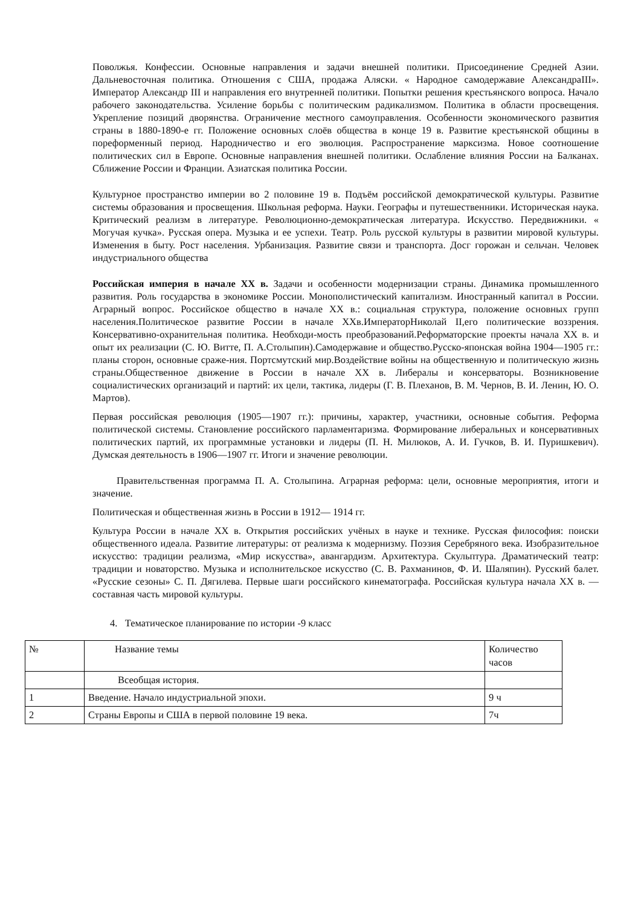Поволжья. Конфессии. Основные направления и задачи внешней политики. Присоединение Средней Азии. Дальневосточная политика. Отношения с США, продажа Аляски. « Народное самодержавие АлександраIII». Император Александр III и направления его внутренней политики. Попытки решения крестьянского вопроса. Начало рабочего законодательства. Усиление борьбы с политическим радикализмом. Политика в области просвещения. Укрепление позиций дворянства. Ограничение местного самоуправления. Особенности экономического развития страны в 1880-1890-е гг. Положение основных слоёв общества в конце 19 в. Развитие крестьянской общины в пореформенный период. Народничество и его эволюция. Распространение марксизма. Новое соотношение политических сил в Европе. Основные направления внешней политики. Ослабление влияния России на Балканах. Сближение России и Франции. Азиатская политика России.
Культурное пространство империи во 2 половине 19 в. Подъём российской демократической культуры. Развитие системы образования и просвещения. Школьная реформа. Науки. Географы и путешественники. Историческая наука. Критический реализм в литературе. Революционно-демократическая литература. Искусство. Передвижники. « Могучая кучка». Русская опера. Музыка и ее успехи. Театр. Роль русской культуры в развитии мировой культуры. Изменения в быту. Рост населения. Урбанизация. Развитие связи и транспорта. Досг горожан и сельчан. Человек индустриального общества
Российская империя в начале XX в. Задачи и особенности модернизации страны. Динамика промышленного развития. Роль государства в экономике России. Монополистический капитализм. Иностранный капитал в России. Аграрный вопрос. Российское общество в начале XX в.: социальная структура, положение основных групп населения.Политическое развитие России в начале XXв.ИмператорНиколай II,его политические воззрения. Консервативно-охранительная политика. Необходи-мость преобразований.Реформаторские проекты начала XX в. и опыт их реализации (С. Ю. Витте, П. А.Столыпин).Самодержавие и общество.Русско-японская война 1904—1905 гг.: планы сторон, основные сраже-ния. Портсмутский мир.Воздействие войны на общественную и политическую жизнь страны.Общественное движение в России в начале XX в. Либералы и консерваторы. Возникновение социалистических организаций и партий: их цели, тактика, лидеры (Г. В. Плеханов, В. М. Чернов, В. И. Ленин, Ю. О. Мартов).
Первая российская революция (1905—1907 гг.): причины, характер, участники, основные события. Реформа политической системы. Становление российского парламентаризма. Формирование либеральных и консервативных политических партий, их программные установки и лидеры (П. Н. Милюков, А. И. Гучков, В. И. Пуришкевич). Думская деятельность в 1906—1907 гг. Итоги и значение революции.
Правительственная программа П. А. Столыпина. Аграрная реформа: цели, основные мероприятия, итоги и значение.
Политическая и общественная жизнь в России в 1912— 1914 гг.
Культура России в начале XX в. Открытия российских учёных в науке и технике. Русская философия: поиски общественного идеала. Развитие литературы: от реализма к модернизму. Поэзия Серебряного века. Изобразительное искусство: традиции реализма, «Мир искусства», авангардизм. Архитектура. Скульптура. Драматический театр: традиции и новаторство. Музыка и исполнительское искусство (С. В. Рахманинов, Ф. И. Шаляпин). Русский балет. «Русские сезоны» С. П. Дягилева. Первые шаги российского кинематографа. Российская культура начала XX в. — составная часть мировой культуры.
4. Тематическое планирование по истории -9 класс
| № | Название темы | Количество часов |
| | Всеобщая история. | |
| 1 | Введение. Начало индустриальной эпохи. | 9 ч |
| 2 | Страны Европы и США в первой половине 19 века. | 7ч |